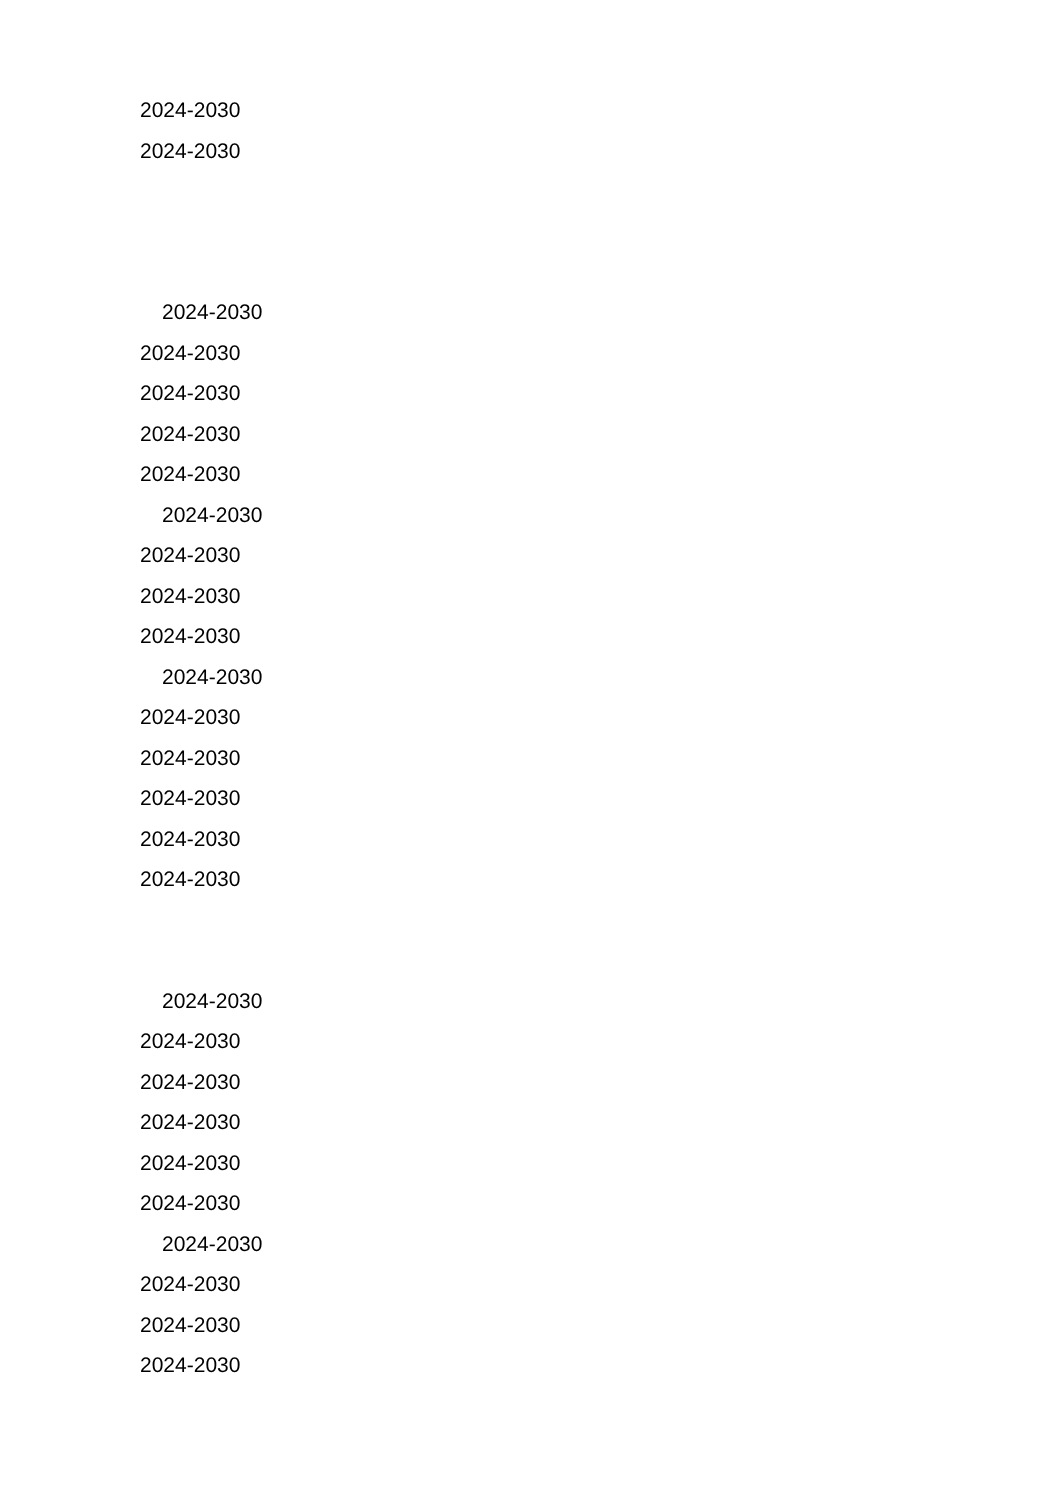2024-2030
2024-2030
2024-2030
2024-2030
2024-2030
2024-2030
2024-2030
2024-2030
2024-2030
2024-2030
2024-2030
2024-2030
2024-2030
2024-2030
2024-2030
2024-2030
2024-2030
2024-2030
2024-2030
2024-2030
2024-2030
2024-2030
2024-2030
2024-2030
2024-2030
2024-2030
2024-2030